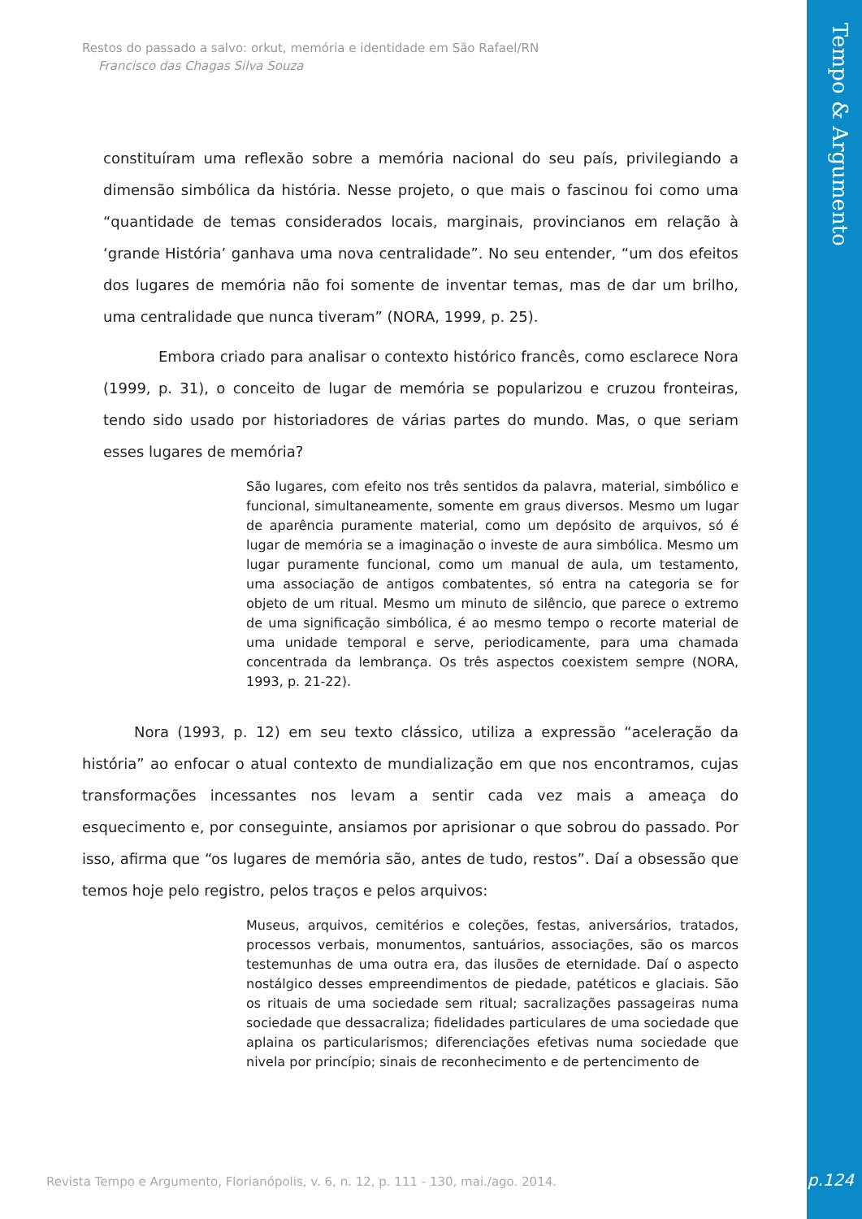Restos do passado a salvo: orkut, memória e identidade em São Rafael/RN
Francisco das Chagas Silva Souza
Tempo & Argumento
constituíram uma reflexão sobre a memória nacional do seu país, privilegiando a dimensão simbólica da história. Nesse projeto, o que mais o fascinou foi como uma “quantidade de temas considerados locais, marginais, provincianos em relação à ‘grande História’ ganhava uma nova centralidade”. No seu entender, “um dos efeitos dos lugares de memória não foi somente de inventar temas, mas de dar um brilho, uma centralidade que nunca tiveram” (NORA, 1999, p. 25).
Embora criado para analisar o contexto histórico francês, como esclarece Nora (1999, p. 31), o conceito de lugar de memória se popularizou e cruzou fronteiras, tendo sido usado por historiadores de várias partes do mundo. Mas, o que seriam esses lugares de memória?
São lugares, com efeito nos três sentidos da palavra, material, simbólico e funcional, simultaneamente, somente em graus diversos. Mesmo um lugar de aparência puramente material, como um depósito de arquivos, só é lugar de memória se a imaginação o investe de aura simbólica. Mesmo um lugar puramente funcional, como um manual de aula, um testamento, uma associação de antigos combatentes, só entra na categoria se for objeto de um ritual. Mesmo um minuto de silêncio, que parece o extremo de uma significação simbólica, é ao mesmo tempo o recorte material de uma unidade temporal e serve, periodicamente, para uma chamada concentrada da lembrança. Os três aspectos coexistem sempre (NORA, 1993, p. 21-22).
Nora (1993, p. 12) em seu texto clássico, utiliza a expressão “aceleração da história” ao enfocar o atual contexto de mundialização em que nos encontramos, cujas transformações incessantes nos levam a sentir cada vez mais a ameaça do esquecimento e, por conseguinte, ansiamos por aprisionar o que sobrou do passado. Por isso, afirma que “os lugares de memória são, antes de tudo, restos”. Daí a obsessão que temos hoje pelo registro, pelos traços e pelos arquivos:
Museus, arquivos, cemitérios e coleções, festas, aniversários, tratados, processos verbais, monumentos, santuários, associações, são os marcos testemunhas de uma outra era, das ilusões de eternidade. Daí o aspecto nostálgico desses empreendimentos de piedade, patéticos e glaciais. São os rituais de uma sociedade sem ritual; sacralizações passageiras numa sociedade que dessacraliza; fidelidades particulares de uma sociedade que aplaina os particularismos; diferenciações efetivas numa sociedade que nivela por princípio; sinais de reconhecimento e de pertencimento de
Revista Tempo e Argumento, Florianópolis, v. 6, n. 12, p. 111 - 130, mai./ago. 2014.
p.124